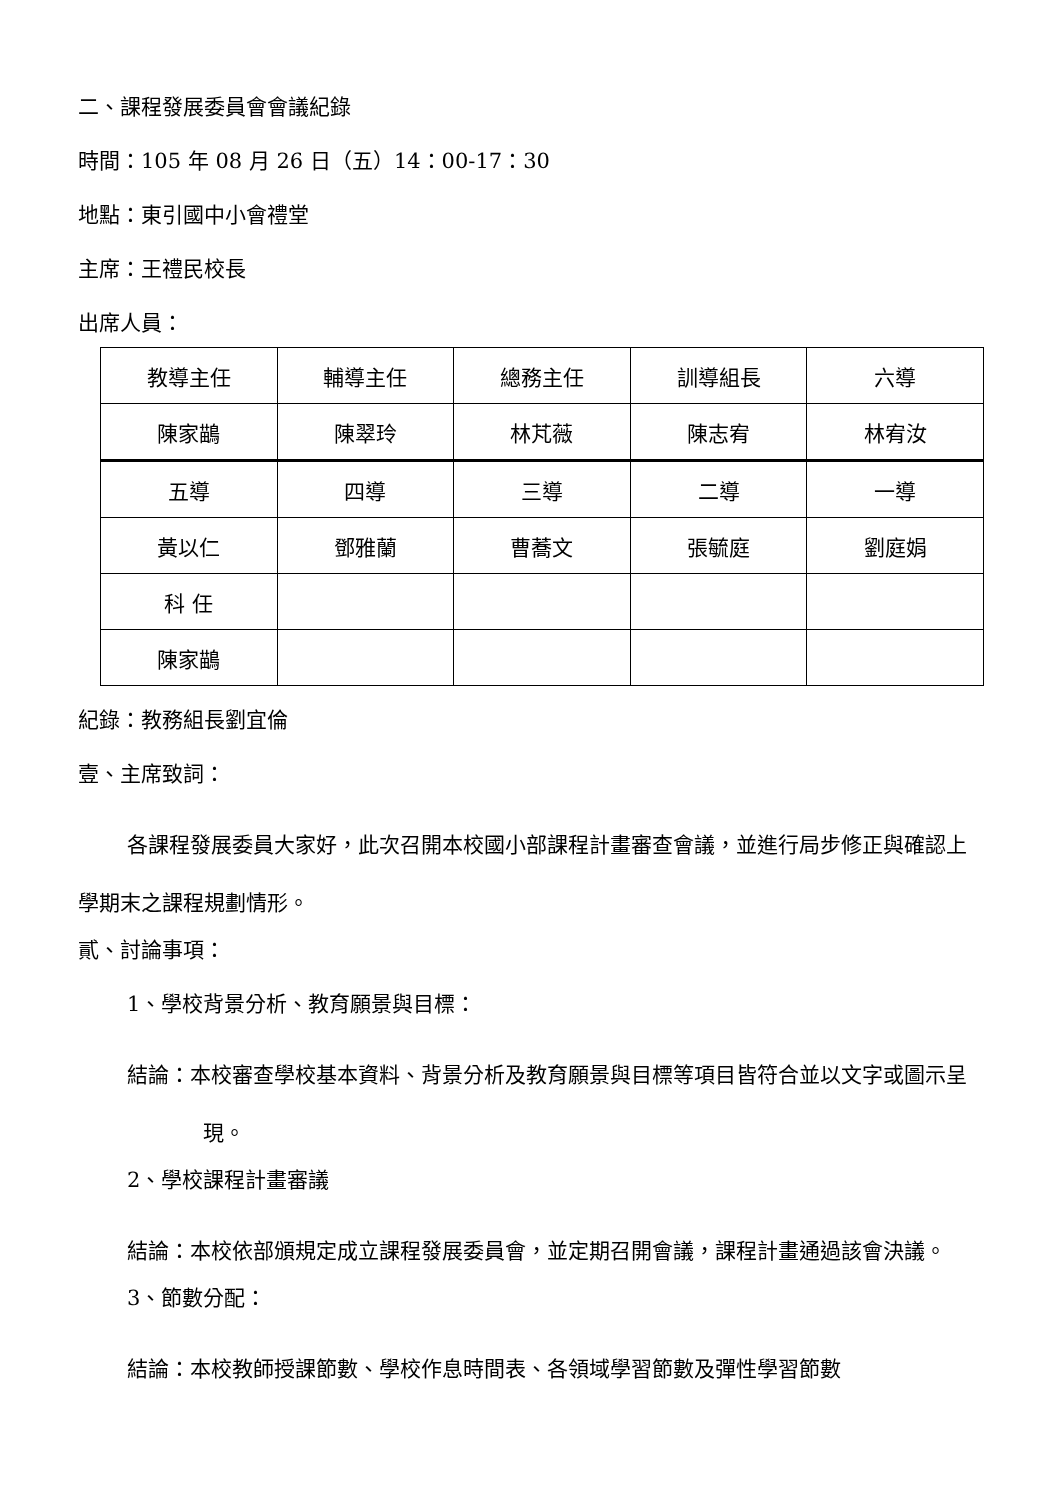二、課程發展委員會會議紀錄
時間：105 年 08 月 26 日（五）14：00-17：30
地點：東引國中小會禮堂
主席：王禮民校長
出席人員：
| 教導主任 | 輔導主任 | 總務主任 | 訓導組長 | 六導 |
| 陳家鶓 | 陳翠玲 | 林芃薇 | 陳志宥 | 林宥汝 |
| 五導 | 四導 | 三導 | 二導 | 一導 |
| 黃以仁 | 鄧雅蘭 | 曹蕎文 | 張毓庭 | 劉庭娟 |
| 科 任 | | | | |
| 陳家鶓 | | | | |
紀錄：教務組長劉宜倫
壹、主席致詞：
各課程發展委員大家好，此次召開本校國小部課程計畫審查會議，並進行局步修正與確認上學期末之課程規劃情形。
貳、討論事項：
1、學校背景分析、教育願景與目標：
結論：本校審查學校基本資料、背景分析及教育願景與目標等項目皆符合並以文字或圖示呈現。
2、學校課程計畫審議
結論：本校依部頒規定成立課程發展委員會，並定期召開會議，課程計畫通過該會決議。
3、節數分配：
結論：本校教師授課節數、學校作息時間表、各領域學習節數及彈性學習節數